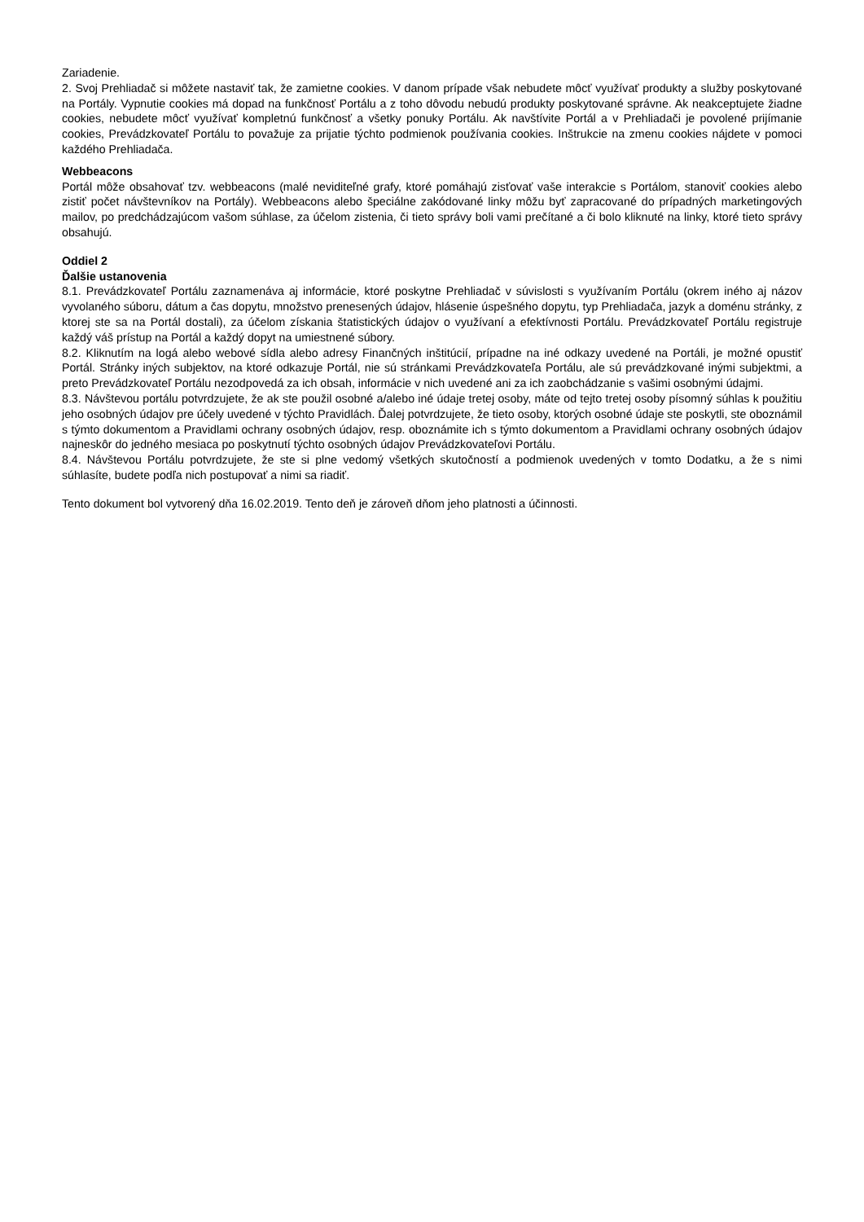Zariadenie.
2. Svoj Prehliadač si môžete nastaviť tak, že zamietne cookies. V danom prípade však nebudete môcť využívať produkty a služby poskytované na Portály. Vypnutie cookies má dopad na funkčnosť Portálu a z toho dôvodu nebudú produkty poskytované správne. Ak neakceptujete žiadne cookies, nebudete môcť využívať kompletnú funkčnosť a všetky ponuky Portálu. Ak navštívite Portál a v Prehliadači je povolené prijímanie cookies, Prevádzkovateľ Portálu to považuje za prijatie týchto podmienok používania cookies. Inštrukcie na zmenu cookies nájdete v pomoci každého Prehliadača.
Webbeacons
Portál môže obsahovať tzv. webbeacons (malé neviditeľné grafy, ktoré pomáhajú zisťovať vaše interakcie s Portálom, stanoviť cookies alebo zistiť počet návštevníkov na Portály). Webbeacons alebo špeciálne zakódované linky môžu byť zapracované do prípadných marketingových mailov, po predchádzajúcom vašom súhlase, za účelom zistenia, či tieto správy boli vami prečítané a či bolo kliknuté na linky, ktoré tieto správy obsahujú.
Oddiel 2
Ďalšie ustanovenia
8.1. Prevádzkovateľ Portálu zaznamenáva aj informácie, ktoré poskytne Prehliadač v súvislosti s využívaním Portálu (okrem iného aj názov vyvolaného súboru, dátum a čas dopytu, množstvo prenesených údajov, hlásenie úspešného dopytu, typ Prehliadača, jazyk a doménu stránky, z ktorej ste sa na Portál dostali), za účelom získania štatistických údajov o využívaní a efektívnosti Portálu. Prevádzkovateľ Portálu registruje každý váš prístup na Portál a každý dopyt na umiestnené súbory.
8.2. Kliknutím na logá alebo webové sídla alebo adresy Finančných inštitúcií, prípadne na iné odkazy uvedené na Portáli, je možné opustiť Portál. Stránky iných subjektov, na ktoré odkazuje Portál, nie sú stránkami Prevádzkovateľa Portálu, ale sú prevádzkované inými subjektmi, a preto Prevádzkovateľ Portálu nezodpovedá za ich obsah, informácie v nich uvedené ani za ich zaobchádzanie s vašimi osobnými údajmi.
8.3. Návštevou portálu potvrdzujete, že ak ste použil osobné a/alebo iné údaje tretej osoby, máte od tejto tretej osoby písomný súhlas k použitiu jeho osobných údajov pre účely uvedené v týchto Pravidlách. Ďalej potvrdzujete, že tieto osoby, ktorých osobné údaje ste poskytli, ste oboznámil s týmto dokumentom a Pravidlami ochrany osobných údajov, resp. oboznámite ich s týmto dokumentom a Pravidlami ochrany osobných údajov najneskôr do jedného mesiaca po poskytnutí týchto osobných údajov Prevádzkovateľovi Portálu.
8.4. Návštevou Portálu potvrdzujete, že ste si plne vedomý všetkých skutočností a podmienok uvedených v tomto Dodatku, a že s nimi súhlasíte, budete podľa nich postupovať a nimi sa riadiť.
Tento dokument bol vytvorený dňa 16.02.2019. Tento deň je zároveň dňom jeho platnosti a účinnosti.